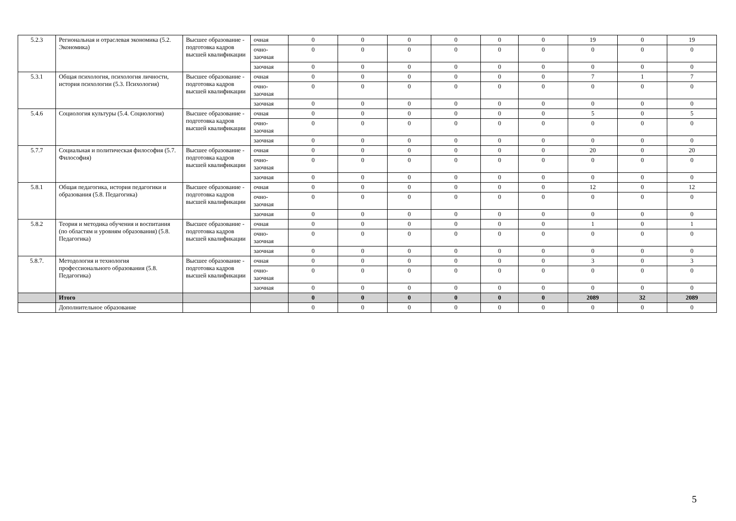| 5.2.3 | Региональная и отраслевая экономика (5.2. Экономика) | Высшее образование - подготовка кадров высшей квалификации | очная | 0 | 0 | 0 | 0 | 0 | 0 | 19 | 0 | 19 |
| | | | очно-заочная | 0 | 0 | 0 | 0 | 0 | 0 | 0 | 0 | 0 |
| | | | заочная | 0 | 0 | 0 | 0 | 0 | 0 | 0 | 0 | 0 |
| 5.3.1 | Общая психология, психология личности, история психологии (5.3. Психология) | Высшее образование - подготовка кадров высшей квалификации | очная | 0 | 0 | 0 | 0 | 0 | 0 | 7 | 1 | 7 |
| | | | очно-заочная | 0 | 0 | 0 | 0 | 0 | 0 | 0 | 0 | 0 |
| | | | заочная | 0 | 0 | 0 | 0 | 0 | 0 | 0 | 0 | 0 |
| 5.4.6 | Социология культуры (5.4. Социология) | Высшее образование - подготовка кадров высшей квалификации | очная | 0 | 0 | 0 | 0 | 0 | 0 | 5 | 0 | 5 |
| | | | очно-заочная | 0 | 0 | 0 | 0 | 0 | 0 | 0 | 0 | 0 |
| | | | заочная | 0 | 0 | 0 | 0 | 0 | 0 | 0 | 0 | 0 |
| 5.7.7 | Социальная и политическая философия (5.7. Философия) | Высшее образование - подготовка кадров высшей квалификации | очная | 0 | 0 | 0 | 0 | 0 | 0 | 20 | 0 | 20 |
| | | | очно-заочная | 0 | 0 | 0 | 0 | 0 | 0 | 0 | 0 | 0 |
| | | | заочная | 0 | 0 | 0 | 0 | 0 | 0 | 0 | 0 | 0 |
| 5.8.1 | Общая педагогика, история педагогики и образования (5.8. Педагогика) | Высшее образование - подготовка кадров высшей квалификации | очная | 0 | 0 | 0 | 0 | 0 | 0 | 12 | 0 | 12 |
| | | | очно-заочная | 0 | 0 | 0 | 0 | 0 | 0 | 0 | 0 | 0 |
| | | | заочная | 0 | 0 | 0 | 0 | 0 | 0 | 0 | 0 | 0 |
| 5.8.2 | Теория и методика обучения и воспитания (по областям и уровням образования) (5.8. Педагогика) | Высшее образование - подготовка кадров высшей квалификации | очная | 0 | 0 | 0 | 0 | 0 | 0 | 1 | 0 | 1 |
| | | | очно-заочная | 0 | 0 | 0 | 0 | 0 | 0 | 0 | 0 | 0 |
| | | | заочная | 0 | 0 | 0 | 0 | 0 | 0 | 0 | 0 | 0 |
| 5.8.7. | Методология и технология профессионального образования (5.8. Педагогика) | Высшее образование - подготовка кадров высшей квалификации | очная | 0 | 0 | 0 | 0 | 0 | 0 | 3 | 0 | 3 |
| | | | очно-заочная | 0 | 0 | 0 | 0 | 0 | 0 | 0 | 0 | 0 |
| | | | заочная | 0 | 0 | 0 | 0 | 0 | 0 | 0 | 0 | 0 |
| | Итого | | | 0 | 0 | 0 | 0 | 0 | 0 | 2089 | 32 | 2089 |
| | Дополнительное образование | | | 0 | 0 | 0 | 0 | 0 | 0 | 0 | 0 | 0 |
5